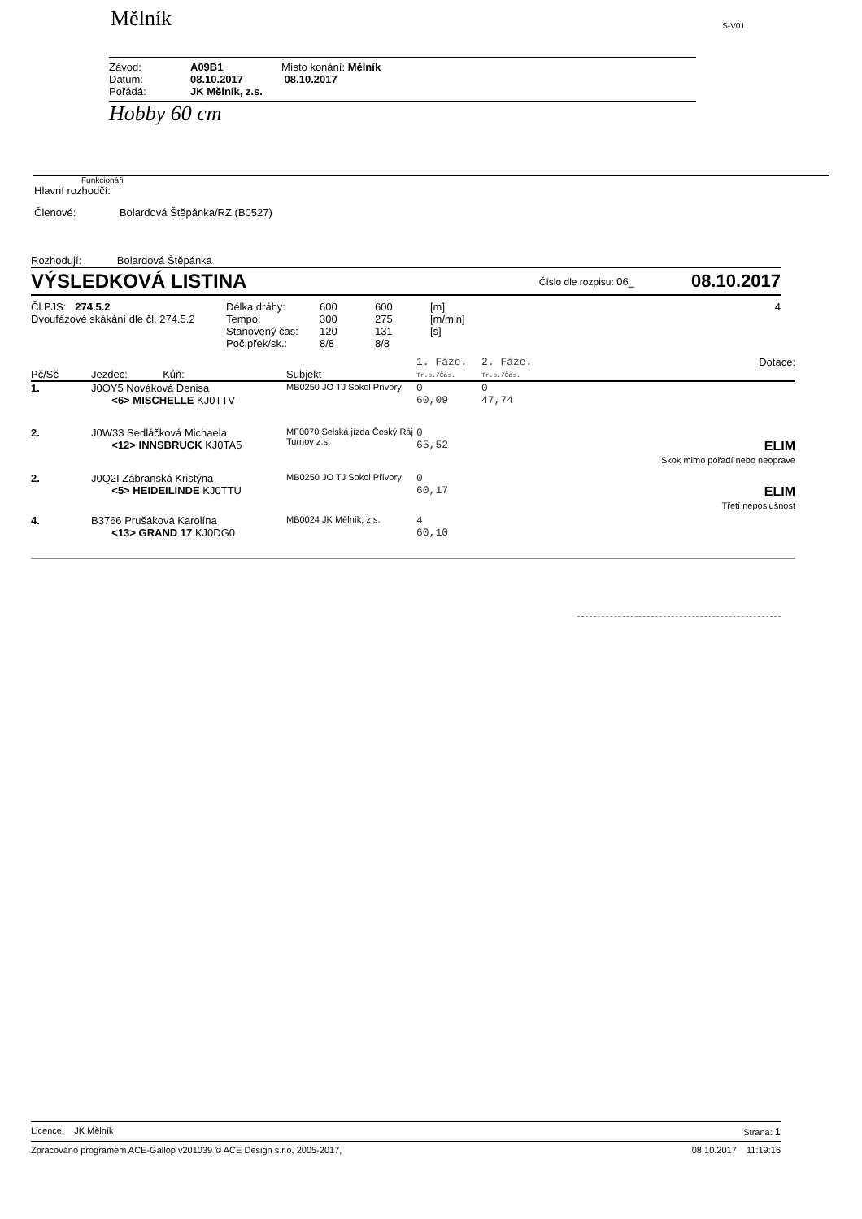Mělník
S-V01
| Závod: | A09B1 | Místo konání: Mělník |
| Datum: | 08.10.2017 | 08.10.2017 |
| Pořádá: | JK Mělník, z.s. | |
Hobby 60 cm
Funkcionáři
Hlavní rozhodčí:
Členové: Bolardová Štěpánka/RZ (B0527)
Rozhodují: Bolardová Štěpánka
VÝSLEDKOVÁ LISTINA
Číslo dle rozpisu: 06_
08.10.2017
| Čl.PJS: 274.5.2 | Délka dráhy: | 600 | 600 | [m] | 4 |
| Dvoufázové skákání dle čl. 274.5.2 | Tempo: | 300 | 275 | [m/min] | |
| | Stanovený čas: | 120 | 131 | [s] | |
| | Poč.přek/sk.: | 8/8 | 8/8 | | |
| Pč/Sč | Jezdec: Kůň: | Subjekt | 1. Fáze. Tr.b./Čas. | 2. Fáze. Tr.b./Čas. | Dotace: |
| --- | --- | --- | --- | --- | --- |
| 1. | J0OY5 Nováková Denisa <6> MISCHELLE KJ0TTV | MB0250 JO TJ Sokol Přívory | 0 60,09 | 0 47,74 | |
| 2. | J0W33 Sedláčková Michaela <12> INNSBRUCK KJ0TA5 | MF0070 Selská jízda Český Ráj Turnov z.s. | 0 65,52 | | ELIM Skok mimo pořadí nebo neoprave |
| 2. | J0Q2I Zábranská Kristýna <5> HEIDEILINDE KJ0TTU | MB0250 JO TJ Sokol Přívory | 0 60,17 | | ELIM Třetí neposlušnost |
| 4. | B3766 Prušáková Karolína <13> GRAND 17 KJ0DG0 | MB0024 JK Mělník, z.s. | 4 60,10 | | |
Licence: JK Mělník Strana: 1
Zpracováno programem ACE-Gallop v201039 © ACE Design s.r.o, 2005-2017, 08.10.2017 11:19:16